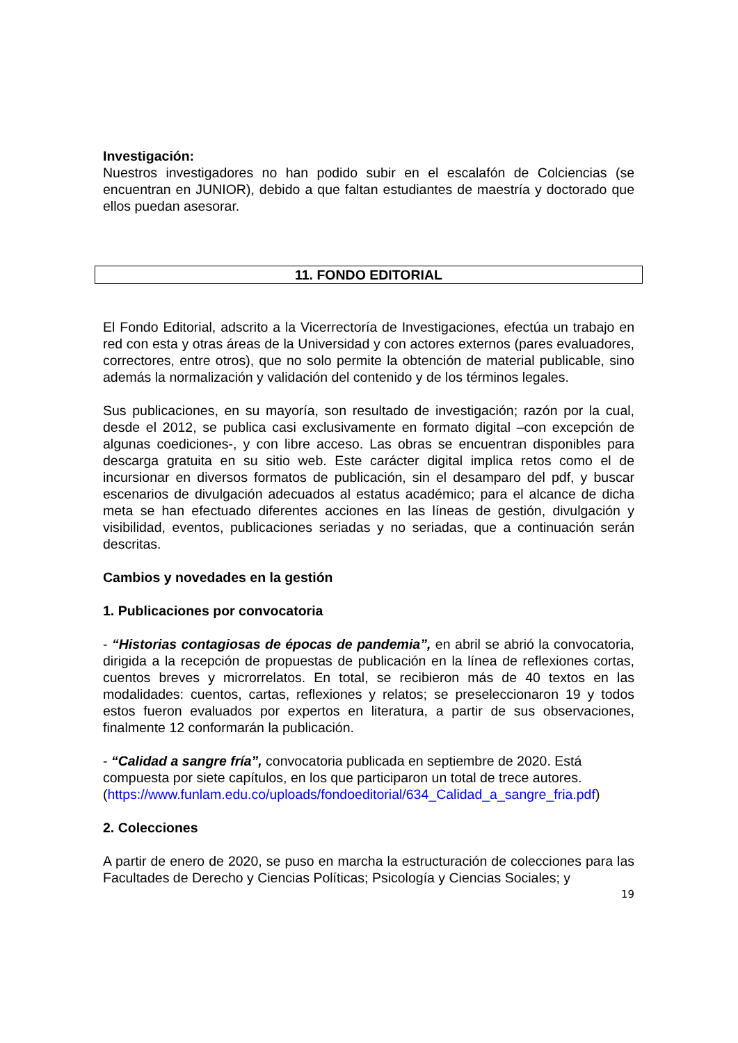Investigación:
Nuestros investigadores no han podido subir en el escalafón de Colciencias (se encuentran en JUNIOR), debido a que faltan estudiantes de maestría y doctorado que ellos puedan asesorar.
11. FONDO EDITORIAL
El Fondo Editorial, adscrito a la Vicerrectoría de Investigaciones, efectúa un trabajo en red con esta y otras áreas de la Universidad y con actores externos (pares evaluadores, correctores, entre otros), que no solo permite la obtención de material publicable, sino además la normalización y validación del contenido y de los términos legales.
Sus publicaciones, en su mayoría, son resultado de investigación; razón por la cual, desde el 2012, se publica casi exclusivamente en formato digital –con excepción de algunas coediciones-, y con libre acceso. Las obras se encuentran disponibles para descarga gratuita en su sitio web. Este carácter digital implica retos como el de incursionar en diversos formatos de publicación, sin el desamparo del pdf, y buscar escenarios de divulgación adecuados al estatus académico; para el alcance de dicha meta se han efectuado diferentes acciones en las líneas de gestión, divulgación y visibilidad, eventos, publicaciones seriadas y no seriadas, que a continuación serán descritas.
Cambios y novedades en la gestión
1. Publicaciones por convocatoria
- “Historias contagiosas de épocas de pandemia”, en abril se abrió la convocatoria, dirigida a la recepción de propuestas de publicación en la línea de reflexiones cortas, cuentos breves y microrrelatos. En total, se recibieron más de 40 textos en las modalidades: cuentos, cartas, reflexiones y relatos; se preseleccionaron 19 y todos estos fueron evaluados por expertos en literatura, a partir de sus observaciones, finalmente 12 conformarán la publicación.
- “Calidad a sangre fría”, convocatoria publicada en septiembre de 2020. Está compuesta por siete capítulos, en los que participaron un total de trece autores. (https://www.funlam.edu.co/uploads/fondoeditorial/634_Calidad_a_sangre_fria.pdf)
2. Colecciones
A partir de enero de 2020, se puso en marcha la estructuración de colecciones para las Facultades de Derecho y Ciencias Políticas; Psicología y Ciencias Sociales; y
19